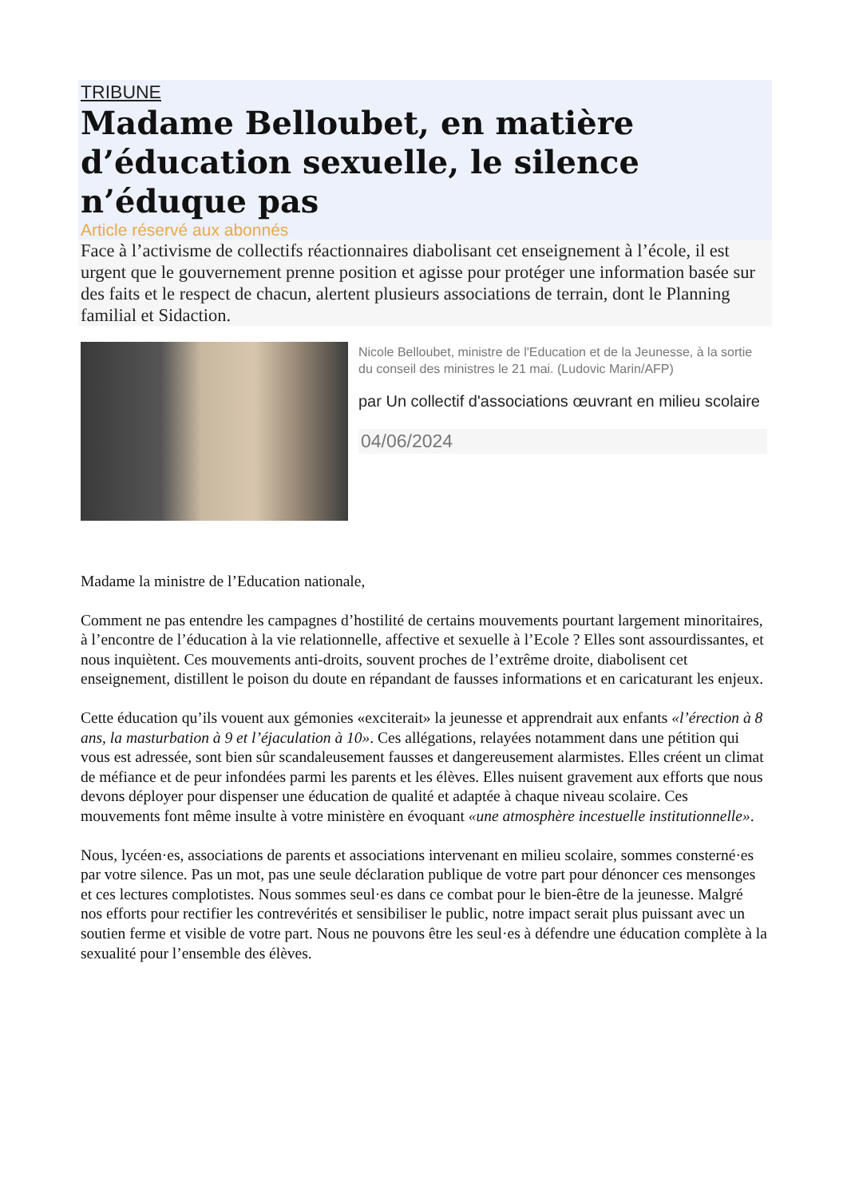TRIBUNE
Madame Belloubet, en matière d’éducation sexuelle, le silence n’éduque pas
Article réservé aux abonnés
Face à l’activisme de collectifs réactionnaires diabolisant cet enseignement à l’école, il est urgent que le gouvernement prenne position et agisse pour protéger une information basée sur des faits et le respect de chacun, alertent plusieurs associations de terrain, dont le Planning familial et Sidaction.
Nicole Belloubet, ministre de l'Education et de la Jeunesse, à la sortie du conseil des ministres le 21 mai. (Ludovic Marin/AFP)
par Un collectif d'associations œuvrant en milieu scolaire
04/06/2024
Madame la ministre de l’Education nationale,
Comment ne pas entendre les campagnes d’hostilité de certains mouvements pourtant largement minoritaires, à l’encontre de l’éducation à la vie relationnelle, affective et sexuelle à l’Ecole ? Elles sont assourdissantes, et nous inquiètent. Ces mouvements anti-droits, souvent proches de l’extrême droite, diabolisent cet enseignement, distillent le poison du doute en répandant de fausses informations et en caricaturant les enjeux.
Cette éducation qu’ils vouent aux gémonies «exciterait» la jeunesse et apprendrait aux enfants «l’érection à 8 ans, la masturbation à 9 et l’éjaculation à 10». Ces allégations, relayées notamment dans une pétition qui vous est adressée, sont bien sûr scandaleusement fausses et dangereusement alarmistes. Elles créent un climat de méfiance et de peur infondées parmi les parents et les élèves. Elles nuisent gravement aux efforts que nous devons déployer pour dispenser une éducation de qualité et adaptée à chaque niveau scolaire. Ces mouvements font même insulte à votre ministère en évoquant «une atmosphère incestuelle institutionnelle».
Nous, lycéen·es, associations de parents et associations intervenant en milieu scolaire, sommes consterné·es par votre silence. Pas un mot, pas une seule déclaration publique de votre part pour dénoncer ces mensonges et ces lectures complotistes. Nous sommes seul·es dans ce combat pour le bien-être de la jeunesse. Malgré nos efforts pour rectifier les contrevérités et sensibiliser le public, notre impact serait plus puissant avec un soutien ferme et visible de votre part. Nous ne pouvons être les seul·es à défendre une éducation complète à la sexualité pour l’ensemble des élèves.